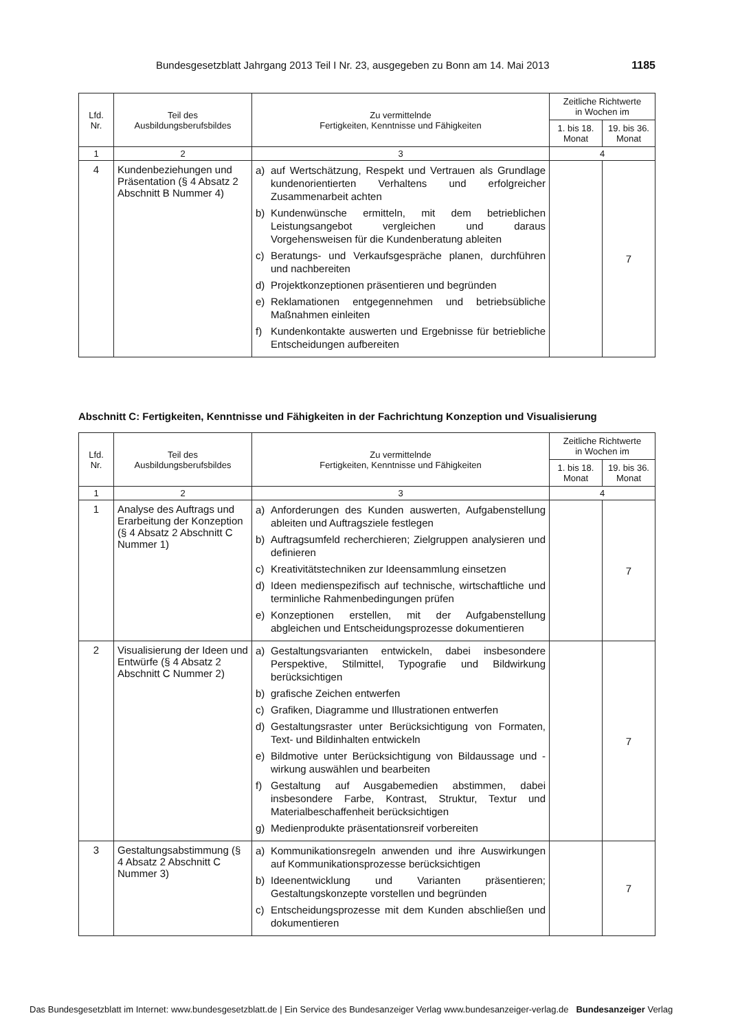Bundesgesetzblatt Jahrgang 2013 Teil I Nr. 23, ausgegeben zu Bonn am 14. Mai 2013 1185
| Lfd. Nr. | Teil des Ausbildungsberufsbildes | Zu vermittelnde Fertigkeiten, Kenntnisse und Fähigkeiten | Zeitliche Richtwerte in Wochen im | |
| --- | --- | --- | --- | --- |
| | | | 1. bis 18. Monat | 19. bis 36. Monat |
| 1 | 2 | 3 | 4 | |
| 4 | Kundenbeziehungen und Präsentation (§ 4 Absatz 2 Abschnitt B Nummer 4) | a) auf Wertschätzung, Respekt und Vertrauen als Grundlage kundenorientierten Verhaltens und erfolgreicher Zusammenarbeit achten b) Kundenwünsche ermitteln, mit dem betrieblichen Leistungsangebot vergleichen und daraus Vorgehensweisen für die Kundenberatung ableiten c) Beratungs- und Verkaufsgespräche planen, durchführen und nachbereiten d) Projektkonzeptionen präsentieren und begründen e) Reklamationen entgegennehmen und betriebsübliche Maßnahmen einleiten f) Kundenkontakte auswerten und Ergebnisse für betriebliche Entscheidungen aufbereiten | | 7 |
Abschnitt C: Fertigkeiten, Kenntnisse und Fähigkeiten in der Fachrichtung Konzeption und Visualisierung
| Lfd. Nr. | Teil des Ausbildungsberufsbildes | Zu vermittelnde Fertigkeiten, Kenntnisse und Fähigkeiten | Zeitliche Richtwerte in Wochen im | |
| --- | --- | --- | --- | --- |
| | | | 1. bis 18. Monat | 19. bis 36. Monat |
| 1 | 2 | 3 | 4 | |
| 1 | Analyse des Auftrags und Erarbeitung der Konzeption (§ 4 Absatz 2 Abschnitt C Nummer 1) | a) Anforderungen des Kunden auswerten, Aufgabenstellung ableiten und Auftragsziele festlegen b) Auftragsumfeld recherchieren; Zielgruppen analysieren und definieren c) Kreativitätstechniken zur Ideensammlung einsetzen d) Ideen medienspezifisch auf technische, wirtschaftliche und terminliche Rahmenbedingungen prüfen e) Konzeptionen erstellen, mit der Aufgabenstellung abgleichen und Entscheidungsprozesse dokumentieren | | 7 |
| 2 | Visualisierung der Ideen und Entwürfe (§ 4 Absatz 2 Abschnitt C Nummer 2) | a) Gestaltungsvarianten entwickeln, dabei insbesondere Perspektive, Stilmittel, Typografie und Bildwirkung berücksichtigen b) grafische Zeichen entwerfen c) Grafiken, Diagramme und Illustrationen entwerfen d) Gestaltungsraster unter Berücksichtigung von Formaten, Text- und Bildinhalten entwickeln e) Bildmotive unter Berücksichtigung von Bildaussage und -wirkung auswählen und bearbeiten f) Gestaltung auf Ausgabemedien abstimmen, dabei insbesondere Farbe, Kontrast, Struktur, Textur und Materialbeschaffenheit berücksichtigen g) Medienprodukte präsentationsreif vorbereiten | | 7 |
| 3 | Gestaltungsabstimmung (§ 4 Absatz 2 Abschnitt C Nummer 3) | a) Kommunikationsregeln anwenden und ihre Auswirkungen auf Kommunikationsprozesse berücksichtigen b) Ideenentwicklung und Varianten präsentieren; Gestaltungskonzepte vorstellen und begründen c) Entscheidungsprozesse mit dem Kunden abschließen und dokumentieren | | 7 |
Das Bundesgesetzblatt im Internet: www.bundesgesetzblatt.de | Ein Service des Bundesanzeiger Verlag www.bundesanzeiger-verlag.de Bundesanzeiger Verlag